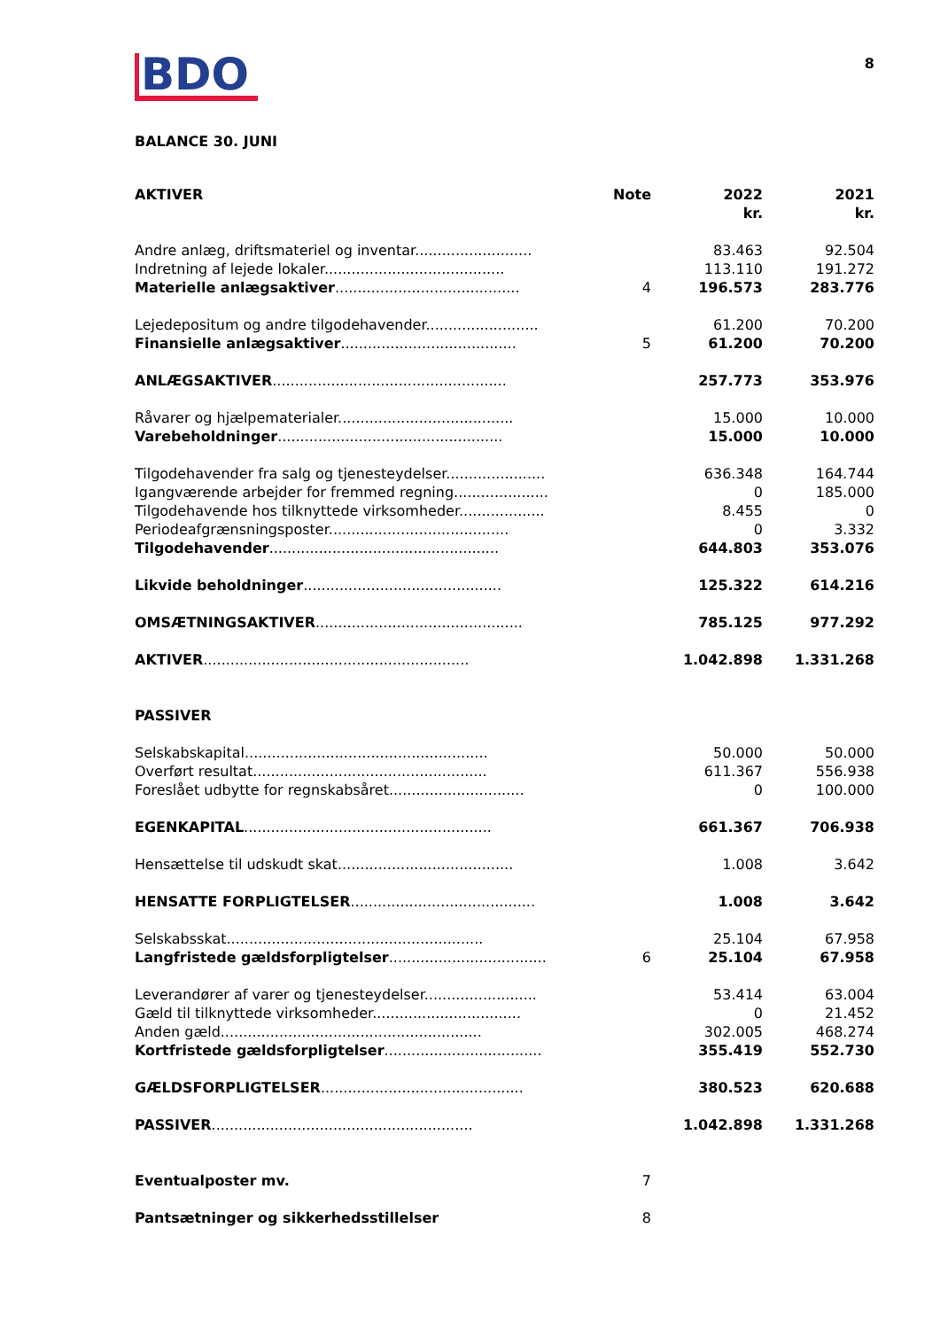BDO
8
BALANCE 30. JUNI
| AKTIVER | Note | 2022 kr. | 2021 kr. |
| --- | --- | --- | --- |
| Andre anlæg, driftsmateriel og inventar.......................... | | 83.463 | 92.504 |
| Indretning af lejede lokaler........................................ | | 113.110 | 191.272 |
| Materielle anlægsaktiver ......................................... | 4 | 196.573 | 283.776 |
| Lejedepositum og andre tilgodehavender......................... | | 61.200 | 70.200 |
| Finansielle anlægsaktiver ....................................... | 5 | 61.200 | 70.200 |
| ANLÆGSAKTIVER .................................................... | | 257.773 | 353.976 |
| Råvarer og hjælpematerialer....................................... | | 15.000 | 10.000 |
| Varebeholdninger .................................................. | | 15.000 | 10.000 |
| Tilgodehavender fra salg og tjenesteydelser...................... | | 636.348 | 164.744 |
| Igangværende arbejder for fremmed regning..................... | | 0 | 185.000 |
| Tilgodehavende hos tilknyttede virksomheder................... | | 8.455 | 0 |
| Periodeafgrænsningsposter........................................ | | 0 | 3.332 |
| Tilgodehavender ................................................... | | 644.803 | 353.076 |
| Likvide beholdninger ............................................ | | 125.322 | 614.216 |
| OMSÆTNINGSAKTIVER .............................................. | | 785.125 | 977.292 |
| AKTIVER ........................................................... | | 1.042.898 | 1.331.268 |
| PASSIVER | | | |
| Selskabskapital...................................................... | | 50.000 | 50.000 |
| Overført resultat.................................................... | | 611.367 | 556.938 |
| Foreslået udbytte for regnskabsåret.............................. | | 0 | 100.000 |
| EGENKAPITAL ....................................................... | | 661.367 | 706.938 |
| Hensættelse til udskudt skat....................................... | | 1.008 | 3.642 |
| HENSATTE FORPLIGTELSER ......................................... | | 1.008 | 3.642 |
| Selskabsskat......................................................... | | 25.104 | 67.958 |
| Langfristede gældsforpligtelser ................................... | 6 | 25.104 | 67.958 |
| Leverandører af varer og tjenesteydelser......................... | | 53.414 | 63.004 |
| Gæld til tilknyttede virksomheder................................. | | 0 | 21.452 |
| Anden gæld.......................................................... | | 302.005 | 468.274 |
| Kortfristede gældsforpligtelser ................................... | | 355.419 | 552.730 |
| GÆLDSFORPLIGTELSER ............................................. | | 380.523 | 620.688 |
| PASSIVER .......................................................... | | 1.042.898 | 1.331.268 |
| Eventualposter mv. | 7 | | |
| Pantsætninger og sikkerhedsstillelser | 8 | | |